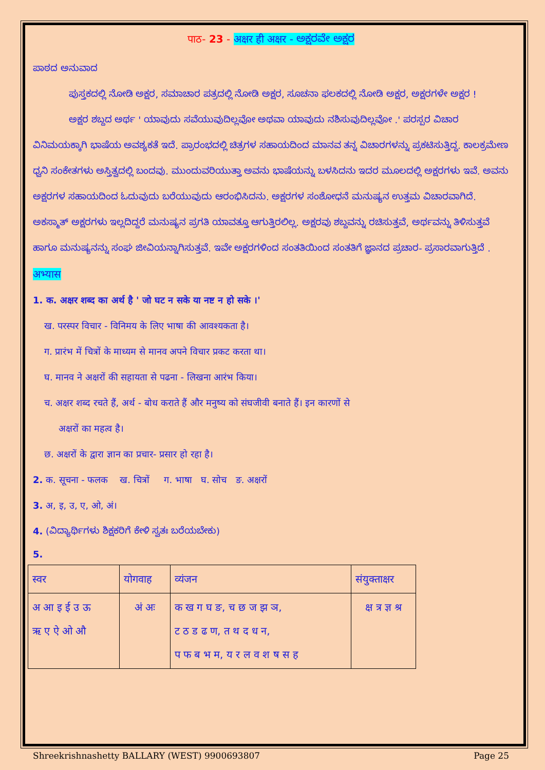पाठ- 23 - अक्षर ही अक्षर - ಅಕ್ಷರವೇ ಅಕ್ಷರ
ಪಾಠದ ಅನುವಾದ
ಪುಸ್ತಕದಲ್ಲಿ ನೋಡಿ ಅಕ್ಷರ, ಸಮಾಚಾರ ಪತ್ರದಲ್ಲಿ ನೋಡಿ ಅಕ್ಷರ, ಸೂಚನಾ ಫಲಕದಲ್ಲಿ ನೋಡಿ ಅಕ್ಷರ, ಅಕ್ಷರಗಳೇ ಅಕ್ಷರ !
ಅಕ್ಷರ ಶಬ್ದದ ಅರ್ಥ ' ಯಾವುದು ಸವೆಯುವುದಿಲ್ಲವೋ ಅಥವಾ ಯಾವುದು ನಶಿಸುವುದಿಲ್ಲವೋ .' ಪರಸ್ಪರ ವಿಚಾರ ವಿನಿಮಯಕ್ಕಾಗಿ ಭಾಷೆಯ ಅವಶ್ಯಕತೆ ಇದೆ. ಪ್ರಾರಂಭದಲ್ಲಿ ಚಿತ್ರಗಳ ಸಹಾಯದಿಂದ ಮಾನವ ತನ್ನ ವಿಚಾರಗಳನ್ನು ಪ್ರಕಟಿಸುತ್ತಿದ್ದ. ಕಾಲಕ್ರಮೇಣ ಧ್ವನಿ ಸಂಕೇತಗಳು ಅಸ್ತಿತ್ವದಲ್ಲಿ ಬಂದವು. ಮುಂದುವರಿಯುತ್ತಾ ಅವನು ಭಾಷೆಯನ್ನು ಬಳಸಿದನು ಇದರ ಮೂಲದಲ್ಲಿ ಅಕ್ಷರಗಳು ಇವೆ. ಅವನು ಅಕ್ಷರಗಳ ಸಹಾಯದಿಂದ ಓದುವುದು ಬರೆಯುವುದು ಆರಂಭಿಸಿದನು. ಅಕ್ಷರಗಳ ಸಂಶೋಧನೆ ಮನುಷ್ಯನ ಉತ್ತಮ ವಿಚಾರವಾಗಿದೆ. ಅಕಸ್ಮಾತ್ ಅಕ್ಷರಗಳು ಇಲ್ಲದಿದ್ದರೆ ಮನುಷ್ಯನ ಪ್ರಗತಿ ಯಾವತ್ತೂ ಆಗುತ್ತಿರಲಿಲ್ಲ. ಅಕ್ಷರವು ಶಬ್ದವನ್ನು ರಚಿಸುತ್ತವೆ, ಅರ್ಥವನ್ನು ತಿಳಿಸುತ್ತವೆ ಹಾಗೂ ಮನುಷ್ಯನನ್ನು ಸಂಘ ಜೀವಿಯನ್ನಾಗಿಸುತ್ತವೆ. ಇವೇ ಅಕ್ಷರಗಳಿಂದ ಸಂತತಿಯಿಂದ ಸಂತತಿಗೆ ಜ್ಞಾನದ ಪ್ರಚಾರ- ಪ್ರಸಾರವಾಗುತ್ತಿದೆ .
अभ्यास
1. क. अक्षर शब्द का अर्थ है ' जो घट न सके या नष्ट न हो सके ।'
ख. परस्पर विचार - विनिमय के लिए भाषा की आवश्यकता है।
ग. प्रारंभ में चित्रों के माध्यम से मानव अपने विचार प्रकट करता था।
घ. मानव ने अक्षरों की सहायता से पढना - लिखना आरंभ किया।
च. अक्षर शब्द रचते हैं, अर्थ - बोध कराते हैं और मनुष्य को संघजीवी बनाते हैं। इन कारणों से
अक्षरों का महत्व है।
छ. अक्षरों के द्वारा ज्ञान का प्रचार- प्रसार हो रहा है।
2. क. सूचना - फलक ख. चित्रों ग. भाषा घ. सोच ङ. अक्षरों
3. अ, इ, उ, ए, ओ, अं।
4. (ವಿದ್ಯಾರ್ಥಿಗಳು ಶಿಕ್ಷಕರಿಗೆ ಕೇಳಿ ಸ್ವತಃ ಬರೆಯಬೇಕು)
5.
| स्वर | योगवाह | व्यंजन | संयुक्ताक्षर |
| अ आ इ ई उ ऊ ऋ ए ऐ ओ औ | अं अः | क ख ग घ ङ, च छ ज झ ञ, ट ठ ड ढ ण, त थ द ध न, प फ ब भ म, य र ल व श ष स ह | क्ष त्र ज्ञ श्र |
Shreekrishnashetty BALLARY (WEST) 9900693807 Page 25